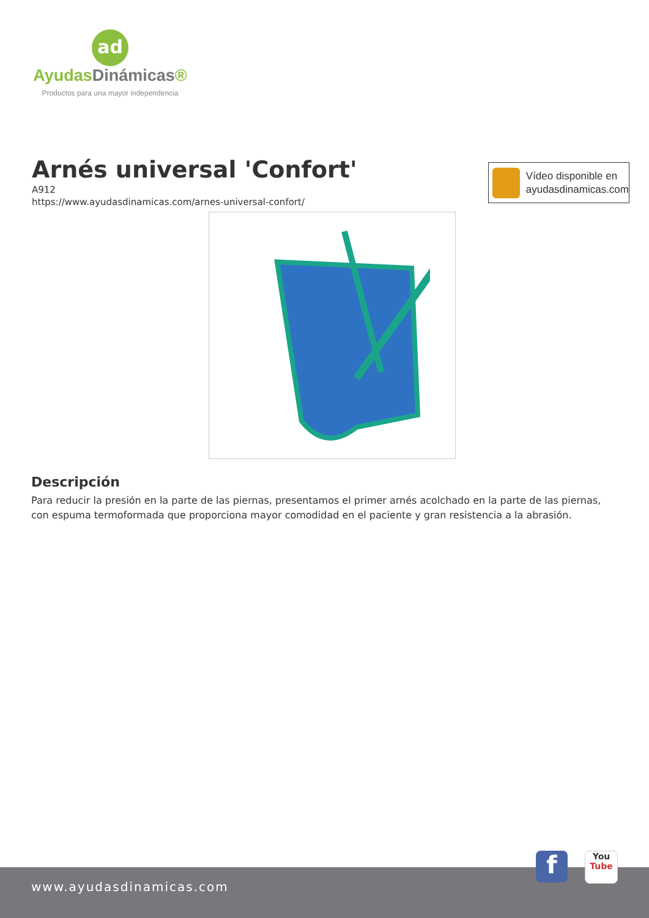ad
AyudasDinámicas®
Productos para una mayor independencia
Arnés universal 'Confort'
A912
https://www.ayudasdinamicas.com/arnes-universal-confort/
Vídeo disponible en
ayudasdinamicas.com
Descripción
Para reducir la presión en la parte de las piernas, presentamos el primer arnés acolchado en la parte de las piernas, con espuma termoformada que proporciona mayor comodidad en el paciente y gran resistencia a la abrasión.
www.ayudasdinamicas.com f
You
Tube